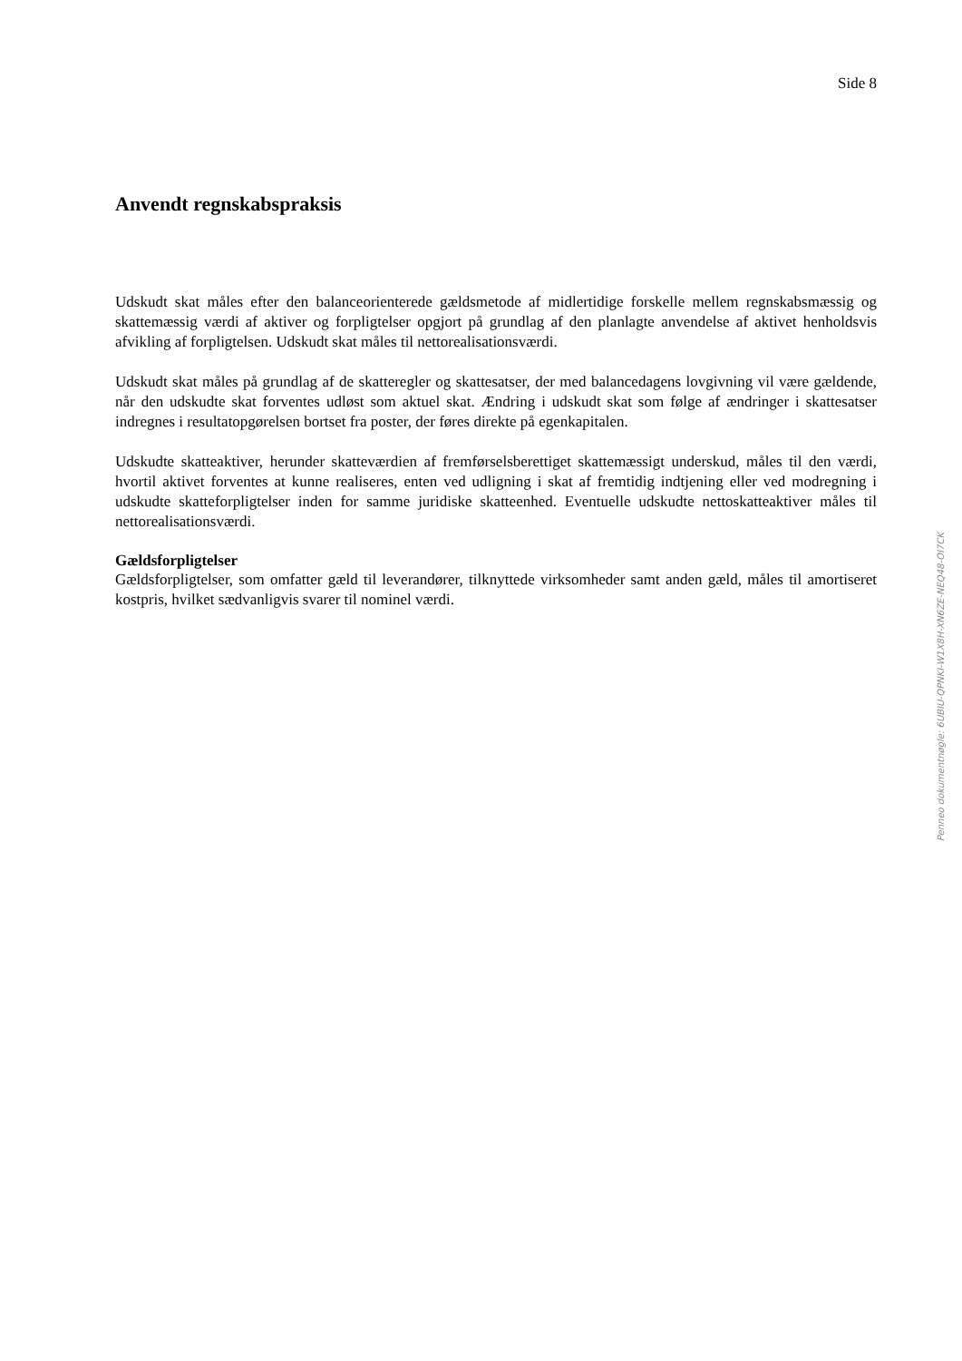Side 8
Anvendt regnskabspraksis
Udskudt skat måles efter den balanceorienterede gældsmetode af midlertidige forskelle mellem regnskabsmæssig og skattemæssig værdi af aktiver og forpligtelser opgjort på grundlag af den planlagte anvendelse af aktivet henholdsvis afvikling af forpligtelsen. Udskudt skat måles til net­torealisationsværdi.
Udskudt skat måles på grundlag af de skatteregler og skattesatser, der med balancedagens lovgiv­ning vil være gældende, når den udskudte skat forventes udløst som aktuel skat. Ændring i ud­skudt skat som følge af ændringer i skattesatser indregnes i resultatopgørelsen bortset fra poster, der føres direkte på egenkapitalen.
Udskudte skatteaktiver, herunder skatteværdien af fremførselsberettiget skattemæssigt under­skud, måles til den værdi, hvortil aktivet forventes at kunne realiseres, enten ved udligning i skat af fremtidig indtjening eller ved modregning i udskudte skatteforpligtelser inden for samme juri­diske skatteenhed. Eventuelle udskudte nettoskatteaktiver måles til nettorealisationsværdi.
Gældsforpligtelser
Gældsforpligtelser, som omfatter gæld til leverandører, tilknyttede virksomheder samt anden gæld, måles til amortiseret kostpris, hvilket sædvanligvis svarer til nominel værdi.
Penneo dokumentnøgle: 6UBIU-QPNKI-W1X8H-XN6ZE-NEQ48-OI7CK